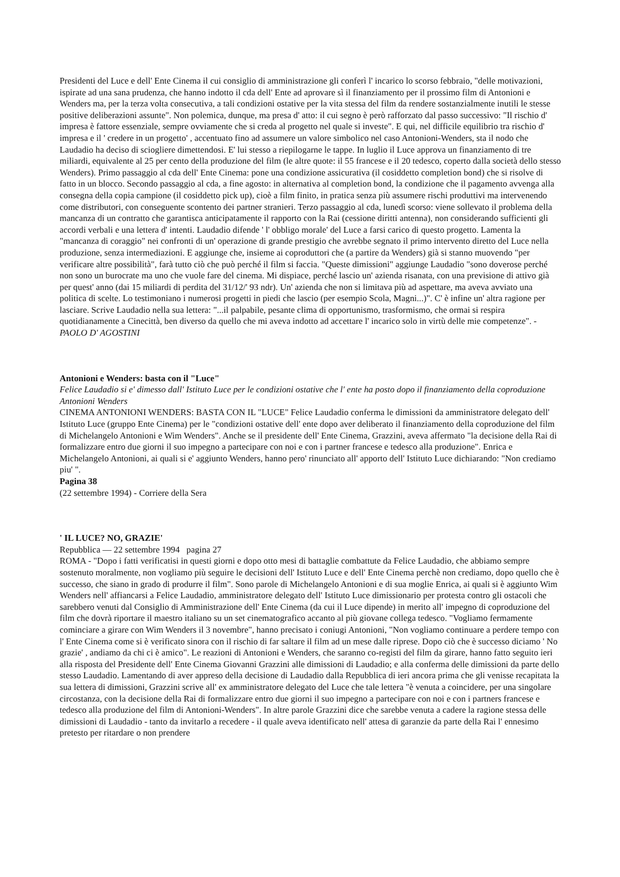Presidenti del Luce e dell' Ente Cinema il cui consiglio di amministrazione gli conferì l' incarico lo scorso febbraio, "delle motivazioni, ispirate ad una sana prudenza, che hanno indotto il cda dell' Ente ad aprovare sì il finanziamento per il prossimo film di Antonioni e Wenders ma, per la terza volta consecutiva, a tali condizioni ostative per la vita stessa del film da rendere sostanzialmente inutili le stesse positive deliberazioni assunte". Non polemica, dunque, ma presa d' atto: il cui segno è però rafforzato dal passo successivo: "Il rischio d' impresa è fattore essenziale, sempre ovviamente che si creda al progetto nel quale si investe". E qui, nel difficile equilibrio tra rischio d' impresa e il ' credere in un progetto' , accentuato fino ad assumere un valore simbolico nel caso Antonioni-Wenders, sta il nodo che Laudadio ha deciso di sciogliere dimettendosi. E' lui stesso a riepilogarne le tappe. In luglio il Luce approva un finanziamento di tre miliardi, equivalente al 25 per cento della produzione del film (le altre quote: il 55 francese e il 20 tedesco, coperto dalla società dello stesso Wenders). Primo passaggio al cda dell' Ente Cinema: pone una condizione assicurativa (il cosiddetto completion bond) che si risolve di fatto in un blocco. Secondo passaggio al cda, a fine agosto: in alternativa al completion bond, la condizione che il pagamento avvenga alla consegna della copia campione (il cosiddetto pick up), cioè a film finito, in pratica senza più assumere rischi produttivi ma intervenendo come distributori, con conseguente scontento dei partner stranieri. Terzo passaggio al cda, lunedì scorso: viene sollevato il problema della mancanza di un contratto che garantisca anticipatamente il rapporto con la Rai (cessione diritti antenna), non considerando sufficienti gli accordi verbali e una lettera d' intenti. Laudadio difende ' l' obbligo morale' del Luce a farsi carico di questo progetto. Lamenta la "mancanza di coraggio" nei confronti di un' operazione di grande prestigio che avrebbe segnato il primo intervento diretto del Luce nella produzione, senza intermediazioni. E aggiunge che, insieme ai coproduttori che (a partire da Wenders) già si stanno muovendo "per verificare altre possibilità", farà tutto ciò che può perché il film si faccia. "Queste dimissioni" aggiunge Laudadio "sono doverose perché non sono un burocrate ma uno che vuole fare del cinema. Mi dispiace, perché lascio un' azienda risanata, con una previsione di attivo già per quest' anno (dai 15 miliardi di perdita del 31/12/' 93 ndr). Un' azienda che non si limitava più ad aspettare, ma aveva avviato una politica di scelte. Lo testimoniano i numerosi progetti in piedi che lascio (per esempio Scola, Magni...)". C' è infine un' altra ragione per lasciare. Scrive Laudadio nella sua lettera: "...il palpabile, pesante clima di opportunismo, trasformismo, che ormai si respira quotidianamente a Cinecittà, ben diverso da quello che mi aveva indotto ad accettare l' incarico solo in virtù delle mie competenze". - PAOLO D' AGOSTINI
Antonioni e Wenders: basta con il "Luce"
Felice Laudadio si e' dimesso dall' Istituto Luce per le condizioni ostative che l' ente ha posto dopo il finanziamento della coproduzione Antonioni Wenders
CINEMA ANTONIONI WENDERS: BASTA CON IL "LUCE" Felice Laudadio conferma le dimissioni da amministratore delegato dell' Istituto Luce (gruppo Ente Cinema) per le "condizioni ostative dell' ente dopo aver deliberato il finanziamento della coproduzione del film di Michelangelo Antonioni e Wim Wenders". Anche se il presidente dell' Ente Cinema, Grazzini, aveva affermato "la decisione della Rai di formalizzare entro due giorni il suo impegno a partecipare con noi e con i partner francese e tedesco alla produzione". Enrica e Michelangelo Antonioni, ai quali si e' aggiunto Wenders, hanno pero' rinunciato all' apporto dell' Istituto Luce dichiarando: "Non crediamo piu' ".
Pagina 38
(22 settembre 1994) - Corriere della Sera
' IL LUCE? NO, GRAZIE'
Repubblica — 22 settembre 1994 pagina 27
ROMA - "Dopo i fatti verificatisi in questi giorni e dopo otto mesi di battaglie combattute da Felice Laudadio, che abbiamo sempre sostenuto moralmente, non vogliamo più seguire le decisioni dell' Istituto Luce e dell' Ente Cinema perchè non crediamo, dopo quello che è successo, che siano in grado di produrre il film". Sono parole di Michelangelo Antonioni e di sua moglie Enrica, ai quali si è aggiunto Wim Wenders nell' affiancarsi a Felice Laudadio, amministratore delegato dell' Istituto Luce dimissionario per protesta contro gli ostacoli che sarebbero venuti dal Consiglio di Amministrazione dell' Ente Cinema (da cui il Luce dipende) in merito all' impegno di coproduzione del film che dovrà riportare il maestro italiano su un set cinematografico accanto al più giovane collega tedesco. "Vogliamo fermamente cominciare a girare con Wim Wenders il 3 novembre", hanno precisato i coniugi Antonioni, "Non vogliamo continuare a perdere tempo con l' Ente Cinema come si è verificato sinora con il rischio di far saltare il film ad un mese dalle riprese. Dopo ciò che è successo diciamo ' No grazie' , andiamo da chi ci è amico". Le reazioni di Antonioni e Wenders, che saranno co-registi del film da girare, hanno fatto seguito ieri alla risposta del Presidente dell' Ente Cinema Giovanni Grazzini alle dimissioni di Laudadio; e alla conferma delle dimissioni da parte dello stesso Laudadio. Lamentando di aver appreso della decisione di Laudadio dalla Repubblica di ieri ancora prima che gli venisse recapitata la sua lettera di dimissioni, Grazzini scrive all' ex amministratore delegato del Luce che tale lettera "è venuta a coincidere, per una singolare circostanza, con la decisione della Rai di formalizzare entro due giorni il suo impegno a partecipare con noi e con i partners francese e tedesco alla produzione del film di Antonioni-Wenders". In altre parole Grazzini dice che sarebbe venuta a cadere la ragione stessa delle dimissioni di Laudadio - tanto da invitarlo a recedere - il quale aveva identificato nell' attesa di garanzie da parte della Rai l' ennesimo pretesto per ritardare o non prendere